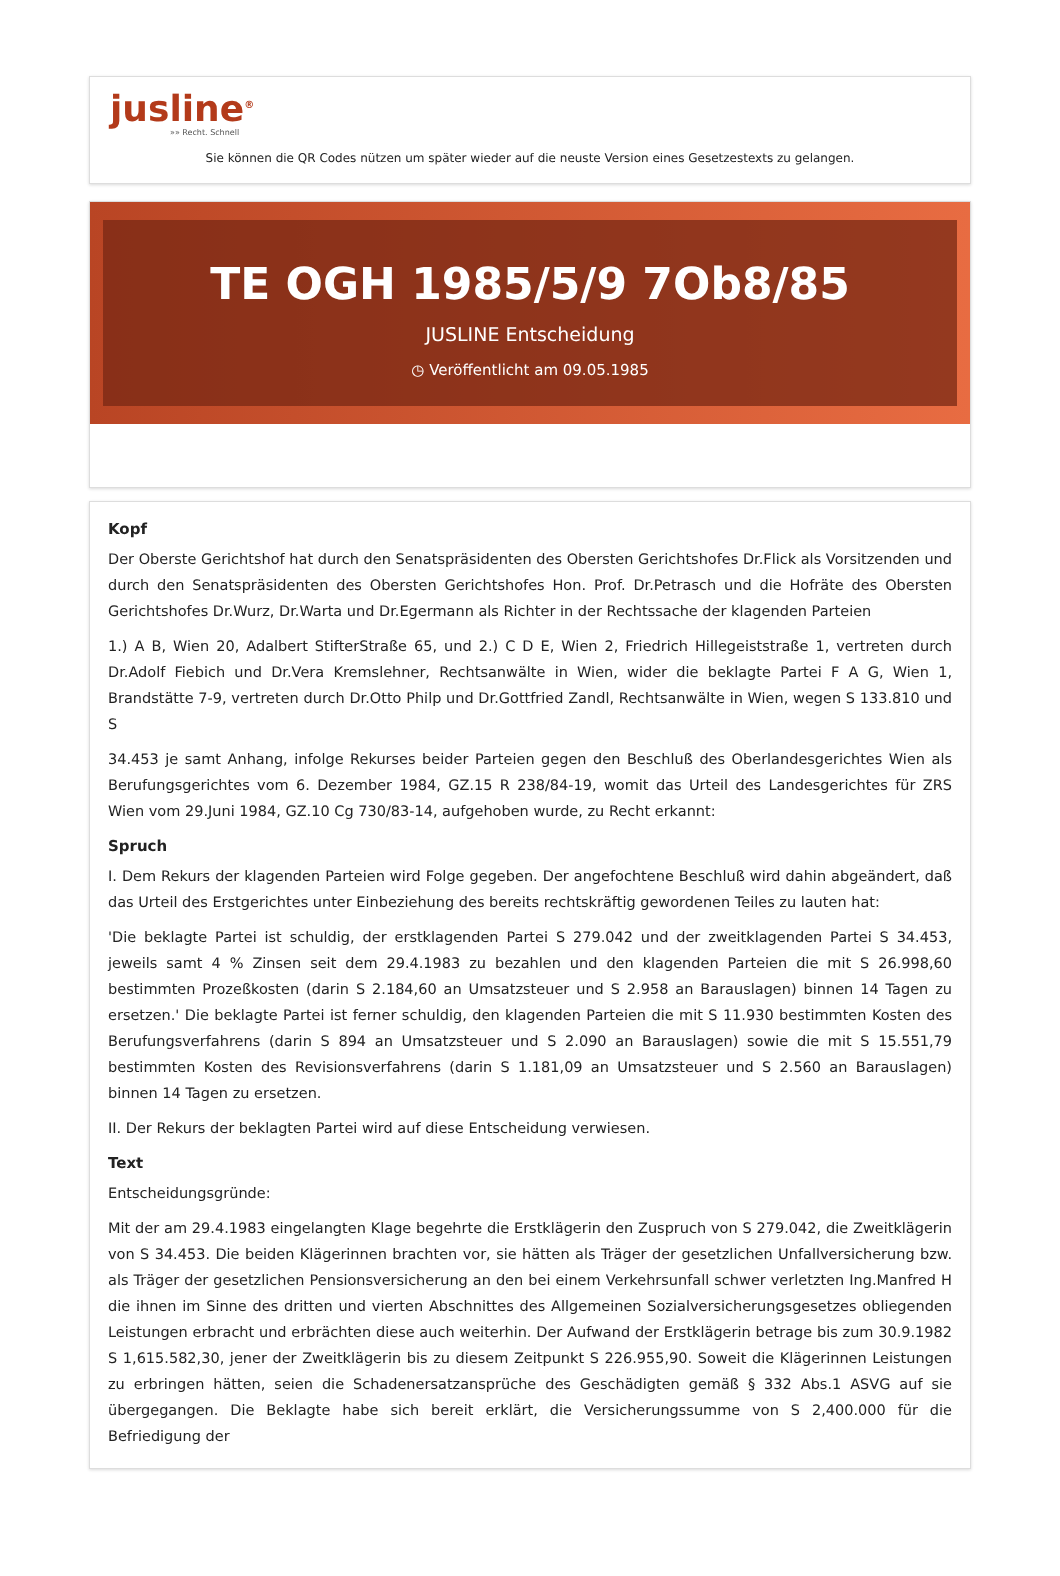jusline<sup>®</sup>
»» Recht. Schnell
Sie können die QR Codes nützen um später wieder auf die neuste Version eines Gesetzestexts zu gelangen.
TE OGH 1985/5/9 7Ob8/85
JUSLINE Entscheidung
◷ Veröffentlicht am 09.05.1985
Kopf
Der Oberste Gerichtshof hat durch den Senatspräsidenten des Obersten Gerichtshofes Dr.Flick als Vorsitzenden und durch den Senatspräsidenten des Obersten Gerichtshofes Hon. Prof. Dr.Petrasch und die Hofräte des Obersten Gerichtshofes Dr.Wurz, Dr.Warta und Dr.Egermann als Richter in der Rechtssache der klagenden Parteien
1.) A B, Wien 20, Adalbert StifterStraße 65, und 2.) C D E, Wien 2, Friedrich Hillegeiststraße 1, vertreten durch Dr.Adolf Fiebich und Dr.Vera Kremslehner, Rechtsanwälte in Wien, wider die beklagte Partei F A G, Wien 1, Brandstätte 7-9, vertreten durch Dr.Otto Philp und Dr.Gottfried Zandl, Rechtsanwälte in Wien, wegen S 133.810 und S
34.453 je samt Anhang, infolge Rekurses beider Parteien gegen den Beschluß des Oberlandesgerichtes Wien als Berufungsgerichtes vom 6. Dezember 1984, GZ.15 R 238/84-19, womit das Urteil des Landesgerichtes für ZRS Wien vom 29.Juni 1984, GZ.10 Cg 730/83-14, aufgehoben wurde, zu Recht erkannt:
Spruch
I. Dem Rekurs der klagenden Parteien wird Folge gegeben. Der angefochtene Beschluß wird dahin abgeändert, daß das Urteil des Erstgerichtes unter Einbeziehung des bereits rechtskräftig gewordenen Teiles zu lauten hat:
'Die beklagte Partei ist schuldig, der erstklagenden Partei S 279.042 und der zweitklagenden Partei S 34.453, jeweils samt 4 % Zinsen seit dem 29.4.1983 zu bezahlen und den klagenden Parteien die mit S 26.998,60 bestimmten Prozeßkosten (darin S 2.184,60 an Umsatzsteuer und S 2.958 an Barauslagen) binnen 14 Tagen zu ersetzen.' Die beklagte Partei ist ferner schuldig, den klagenden Parteien die mit S 11.930 bestimmten Kosten des Berufungsverfahrens (darin S 894 an Umsatzsteuer und S 2.090 an Barauslagen) sowie die mit S 15.551,79 bestimmten Kosten des Revisionsverfahrens (darin S 1.181,09 an Umsatzsteuer und S 2.560 an Barauslagen) binnen 14 Tagen zu ersetzen.
II. Der Rekurs der beklagten Partei wird auf diese Entscheidung verwiesen.
Text
Entscheidungsgründe:
Mit der am 29.4.1983 eingelangten Klage begehrte die Erstklägerin den Zuspruch von S 279.042, die Zweitklägerin von S 34.453. Die beiden Klägerinnen brachten vor, sie hätten als Träger der gesetzlichen Unfallversicherung bzw. als Träger der gesetzlichen Pensionsversicherung an den bei einem Verkehrsunfall schwer verletzten Ing.Manfred H die ihnen im Sinne des dritten und vierten Abschnittes des Allgemeinen Sozialversicherungsgesetzes obliegenden Leistungen erbracht und erbrächten diese auch weiterhin. Der Aufwand der Erstklägerin betrage bis zum 30.9.1982 S 1,615.582,30, jener der Zweitklägerin bis zu diesem Zeitpunkt S 226.955,90. Soweit die Klägerinnen Leistungen zu erbringen hätten, seien die Schadenersatzansprüche des Geschädigten gemäß § 332 Abs.1 ASVG auf sie übergegangen. Die Beklagte habe sich bereit erklärt, die Versicherungssumme von S 2,400.000 für die Befriedigung der